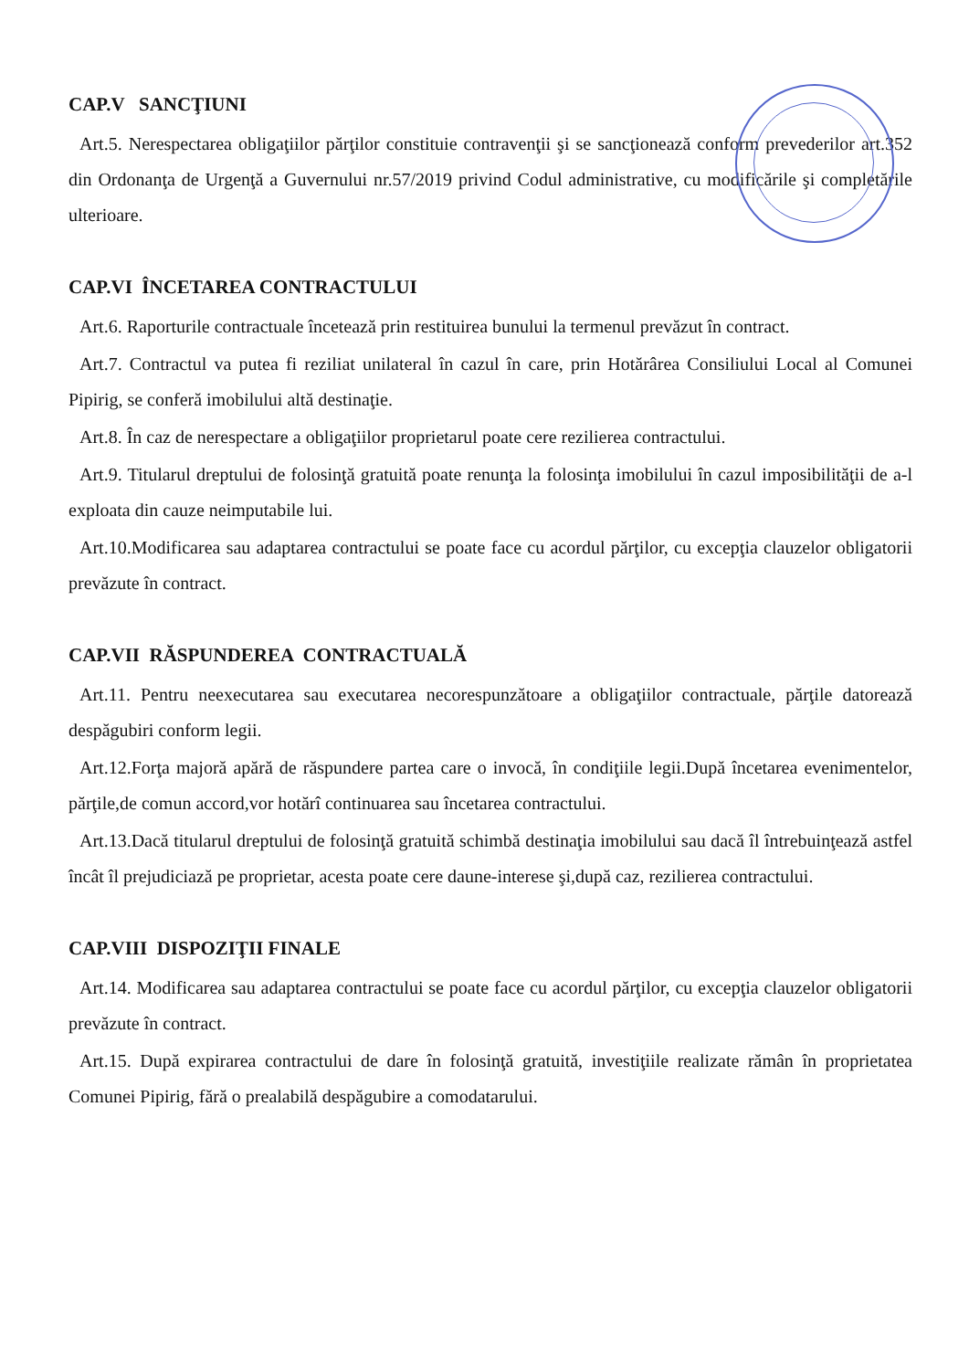CAP.V SANCŢIUNI
Art.5. Nerespectarea obligaţiilor părţilor constituie contravenţii şi se sancţionează conform prevederilor art.352 din Ordonanţa de Urgenţă a Guvernului nr.57/2019 privind Codul administrative, cu modificările şi completările ulterioare.
CAP.VI ÎNCETAREA CONTRACTULUI
Art.6. Raporturile contractuale încetează prin restituirea bunului la termenul prevăzut în contract.
Art.7. Contractul va putea fi reziliat unilateral în cazul în care, prin Hotărârea Consiliului Local al Comunei Pipirig, se conferă imobilului altă destinaţie.
Art.8. În caz de nerespectare a obligaţiilor proprietarul poate cere rezilierea contractului.
Art.9. Titularul dreptului de folosinţă gratuită poate renunţa la folosinţa imobilului în cazul imposibilităţii de a-l exploata din cauze neimputabile lui.
Art.10.Modificarea sau adaptarea contractului se poate face cu acordul părţilor, cu excepţia clauzelor obligatorii prevăzute în contract.
CAP.VII RĂSPUNDEREA CONTRACTUALĂ
Art.11. Pentru neexecutarea sau executarea necorespunzătoare a obligaţiilor contractuale, părţile datorează despăgubiri conform legii.
Art.12.Forţa majoră apără de răspundere partea care o invocă, în condiţiile legii.După încetarea evenimentelor, părţile,de comun accord,vor hotărî continuarea sau încetarea contractului.
Art.13.Dacă titularul dreptului de folosinţă gratuită schimbă destinaţia imobilului sau dacă îl întrebuinţează astfel încât îl prejudiciază pe proprietar, acesta poate cere daune-interese şi,după caz, rezilierea contractului.
CAP.VIII DISPOZIŢII FINALE
Art.14. Modificarea sau adaptarea contractului se poate face cu acordul părţilor, cu excepţia clauzelor obligatorii prevăzute în contract.
Art.15. După expirarea contractului de dare în folosinţă gratuită, investiţiile realizate rămân în proprietatea Comunei Pipirig, fără o prealabilă despăgubire a comodatarului.